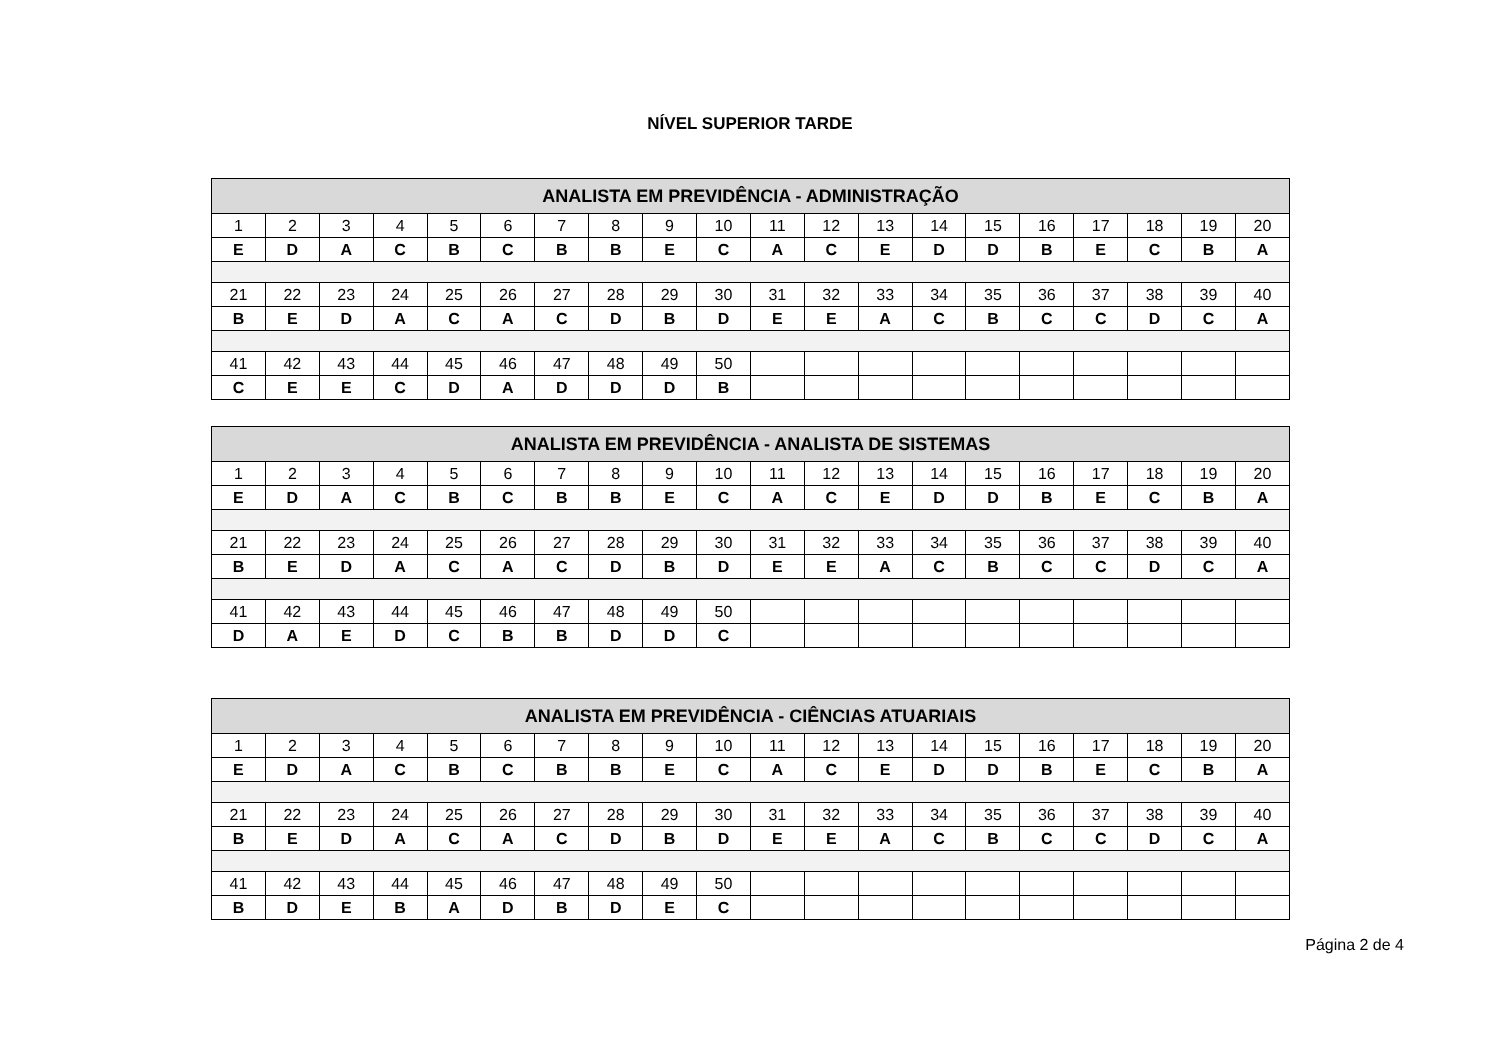NÍVEL SUPERIOR TARDE
| ANALISTA EM PREVIDÊNCIA - ADMINISTRAÇÃO | | | | | | | | | | | | | | | | | | | |
| --- | --- | --- | --- | --- | --- | --- | --- | --- | --- | --- | --- | --- | --- | --- | --- | --- | --- | --- | --- |
| 1 | 2 | 3 | 4 | 5 | 6 | 7 | 8 | 9 | 10 | 11 | 12 | 13 | 14 | 15 | 16 | 17 | 18 | 19 | 20 |
| E | D | A | C | B | C | B | B | E | C | A | C | E | D | D | B | E | C | B | A |
| 21 | 22 | 23 | 24 | 25 | 26 | 27 | 28 | 29 | 30 | 31 | 32 | 33 | 34 | 35 | 36 | 37 | 38 | 39 | 40 |
| B | E | D | A | C | A | C | D | B | D | E | E | A | C | B | C | C | D | C | A |
| 41 | 42 | 43 | 44 | 45 | 46 | 47 | 48 | 49 | 50 | | | | | | | | | | |
| C | E | E | C | D | A | D | D | D | B | | | | | | | | | | |
| ANALISTA EM PREVIDÊNCIA - ANALISTA DE SISTEMAS | | | | | | | | | | | | | | | | | | | |
| --- | --- | --- | --- | --- | --- | --- | --- | --- | --- | --- | --- | --- | --- | --- | --- | --- | --- | --- | --- |
| 1 | 2 | 3 | 4 | 5 | 6 | 7 | 8 | 9 | 10 | 11 | 12 | 13 | 14 | 15 | 16 | 17 | 18 | 19 | 20 |
| E | D | A | C | B | C | B | B | E | C | A | C | E | D | D | B | E | C | B | A |
| 21 | 22 | 23 | 24 | 25 | 26 | 27 | 28 | 29 | 30 | 31 | 32 | 33 | 34 | 35 | 36 | 37 | 38 | 39 | 40 |
| B | E | D | A | C | A | C | D | B | D | E | E | A | C | B | C | C | D | C | A |
| 41 | 42 | 43 | 44 | 45 | 46 | 47 | 48 | 49 | 50 | | | | | | | | | | |
| D | A | E | D | C | B | B | D | D | C | | | | | | | | | | |
| ANALISTA EM PREVIDÊNCIA - CIÊNCIAS ATUARIAIS | | | | | | | | | | | | | | | | | | | |
| --- | --- | --- | --- | --- | --- | --- | --- | --- | --- | --- | --- | --- | --- | --- | --- | --- | --- | --- | --- |
| 1 | 2 | 3 | 4 | 5 | 6 | 7 | 8 | 9 | 10 | 11 | 12 | 13 | 14 | 15 | 16 | 17 | 18 | 19 | 20 |
| E | D | A | C | B | C | B | B | E | C | A | C | E | D | D | B | E | C | B | A |
| 21 | 22 | 23 | 24 | 25 | 26 | 27 | 28 | 29 | 30 | 31 | 32 | 33 | 34 | 35 | 36 | 37 | 38 | 39 | 40 |
| B | E | D | A | C | A | C | D | B | D | E | E | A | C | B | C | C | D | C | A |
| 41 | 42 | 43 | 44 | 45 | 46 | 47 | 48 | 49 | 50 | | | | | | | | | | |
| B | D | E | B | A | D | B | D | E | C | | | | | | | | | | |
Página 2 de 4